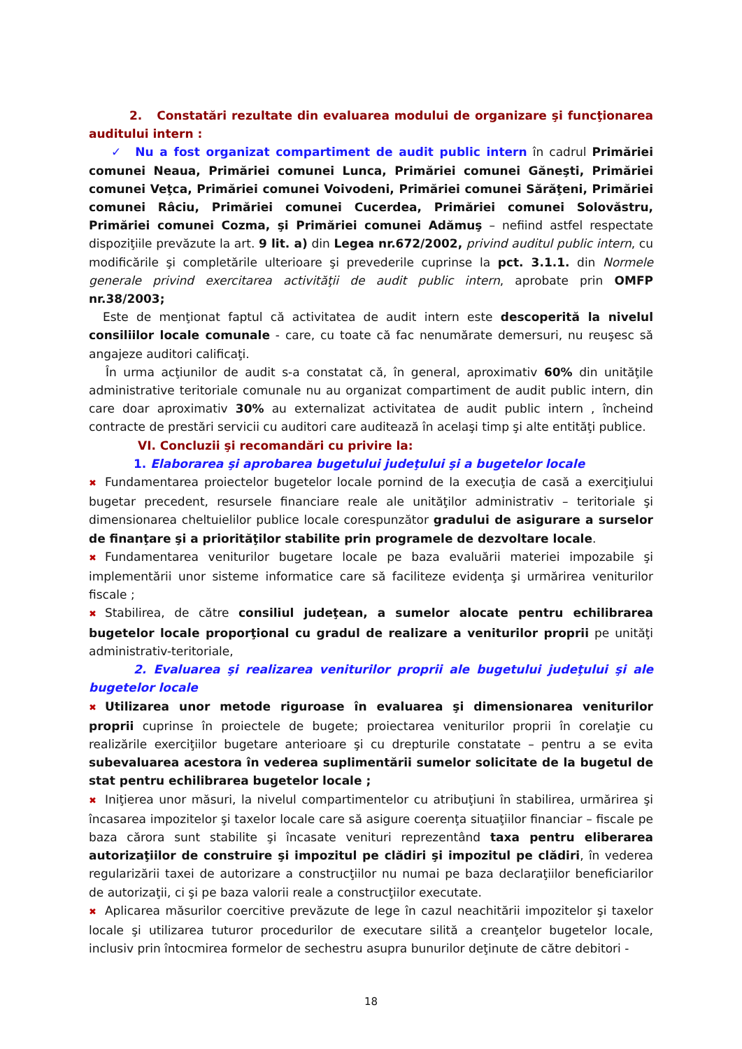2. Constatări rezultate din evaluarea modului de organizare şi funcţionarea auditului intern :
✓ Nu a fost organizat compartiment de audit public intern în cadrul Primăriei comunei Neaua, Primăriei comunei Lunca, Primăriei comunei Găneşti, Primăriei comunei Veţca, Primăriei comunei Voivodeni, Primăriei comunei Sărăţeni, Primăriei comunei Râciu, Primăriei comunei Cucerdea, Primăriei comunei Solovăstru, Primăriei comunei Cozma, şi Primăriei comunei Adămuş – nefiind astfel respectate dispoziţiile prevăzute la art. 9 lit. a) din Legea nr.672/2002, privind auditul public intern, cu modificările şi completările ulterioare şi prevederile cuprinse la pct. 3.1.1. din Normele generale privind exercitarea activităţii de audit public intern, aprobate prin OMFP nr.38/2003;
Este de menţionat faptul că activitatea de audit intern este descoperită la nivelul consiliilor locale comunale - care, cu toate că fac nenumărate demersuri, nu reuşesc să angajeze auditori calificaţi.
În urma acţiunilor de audit s-a constatat că, în general, aproximativ 60% din unităţile administrative teritoriale comunale nu au organizat compartiment de audit public intern, din care doar aproximativ 30% au externalizat activitatea de audit public intern , încheind contracte de prestări servicii cu auditori care auditează în acelaşi timp şi alte entităţi publice.
VI. Concluzii şi recomandări cu privire la:
1. Elaborarea şi aprobarea bugetului judeţului şi a bugetelor locale
✖ Fundamentarea proiectelor bugetelor locale pornind de la execuţia de casă a exerciţiului bugetar precedent, resursele financiare reale ale unităţilor administrativ – teritoriale şi dimensionarea cheltuielilor publice locale corespunzător gradului de asigurare a surselor de finanţare şi a priorităţilor stabilite prin programele de dezvoltare locale.
✖ Fundamentarea veniturilor bugetare locale pe baza evaluării materiei impozabile şi implementării unor sisteme informatice care să faciliteze evidenţa şi urmărirea veniturilor fiscale ;
✖ Stabilirea, de către consiliul judeţean, a sumelor alocate pentru echilibrarea bugetelor locale proporţional cu gradul de realizare a veniturilor proprii pe unităţi administrativ-teritoriale,
2. Evaluarea şi realizarea veniturilor proprii ale bugetului judeţului şi ale bugetelor locale
✖ Utilizarea unor metode riguroase în evaluarea şi dimensionarea veniturilor proprii cuprinse în proiectele de bugete; proiectarea veniturilor proprii în corelaţie cu realizările exerciţiilor bugetare anterioare şi cu drepturile constatate – pentru a se evita subevaluarea acestora în vederea suplimentării sumelor solicitate de la bugetul de stat pentru echilibrarea bugetelor locale ;
✖ Iniţierea unor măsuri, la nivelul compartimentelor cu atribuţiuni în stabilirea, urmărirea şi încasarea impozitelor şi taxelor locale care să asigure coerenţa situaţiilor financiar – fiscale pe baza cărora sunt stabilite şi încasate venituri reprezentând taxa pentru eliberarea autorizaţiilor de construire şi impozitul pe clădiri şi impozitul pe clădiri, în vederea regularizării taxei de autorizare a construcţiilor nu numai pe baza declaraţiilor beneficiarilor de autorizaţii, ci şi pe baza valorii reale a construcţiilor executate.
✖ Aplicarea măsurilor coercitive prevăzute de lege în cazul neachitării impozitelor şi taxelor locale şi utilizarea tuturor procedurilor de executare silită a creanţelor bugetelor locale, inclusiv prin întocmirea formelor de sechestru asupra bunurilor deţinute de către debitori -
18